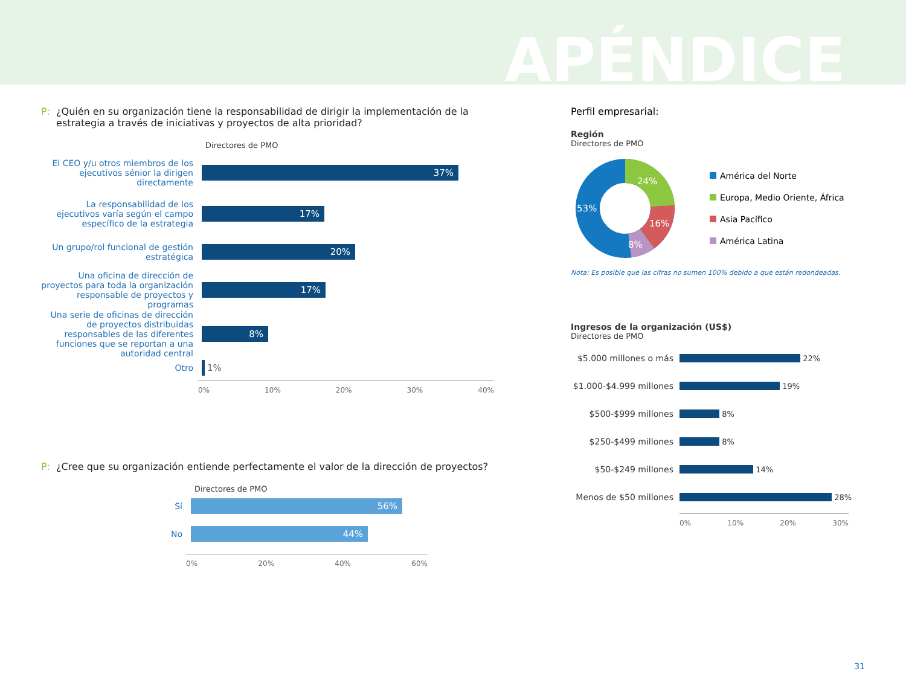APÉNDICE
P: ¿Quién en su organización tiene la responsabilidad de dirigir la implementación de la estrategia a través de iniciativas y proyectos de alta prioridad?
Directores de PMO
El CEO y/u otros miembros de los ejecutivos sénior la dirigen directamente
37%
La responsabilidad de los ejecutivos varía según el campo específico de la estrategia
17%
Un grupo/rol funcional de gestión estratégica
20%
Una oficina de dirección de proyectos para toda la organización responsable de proyectos y programas
17%
Una serie de oficinas de dirección de proyectos distribuidas responsables de las diferentes funciones que se reportan a una autoridad central
8%
Otro
1%
0% 10% 20% 30% 40%
P: ¿Cree que su organización entiende perfectamente el valor de la dirección de proyectos?
Directores de PMO
Sí
56%
No
44%
0% 20% 40% 60%
Perfil empresarial:
Región
Directores de PMO
53%
24%
16%
8%
América del Norte
Europa, Medio Oriente, África
Asia Pacífico
América Latina
Nota: Es posible que las cifras no sumen 100% debido a que están redondeadas.
Ingresos de la organización (US$)
Directores de PMO
$5.000 millones o más
22%
$1.000-$4.999 millones
19%
$500-$999 millones
8%
$250-$499 millones
8%
$50-$249 millones
14%
Menos de $50 millones
28%
0% 10% 20% 30%
31